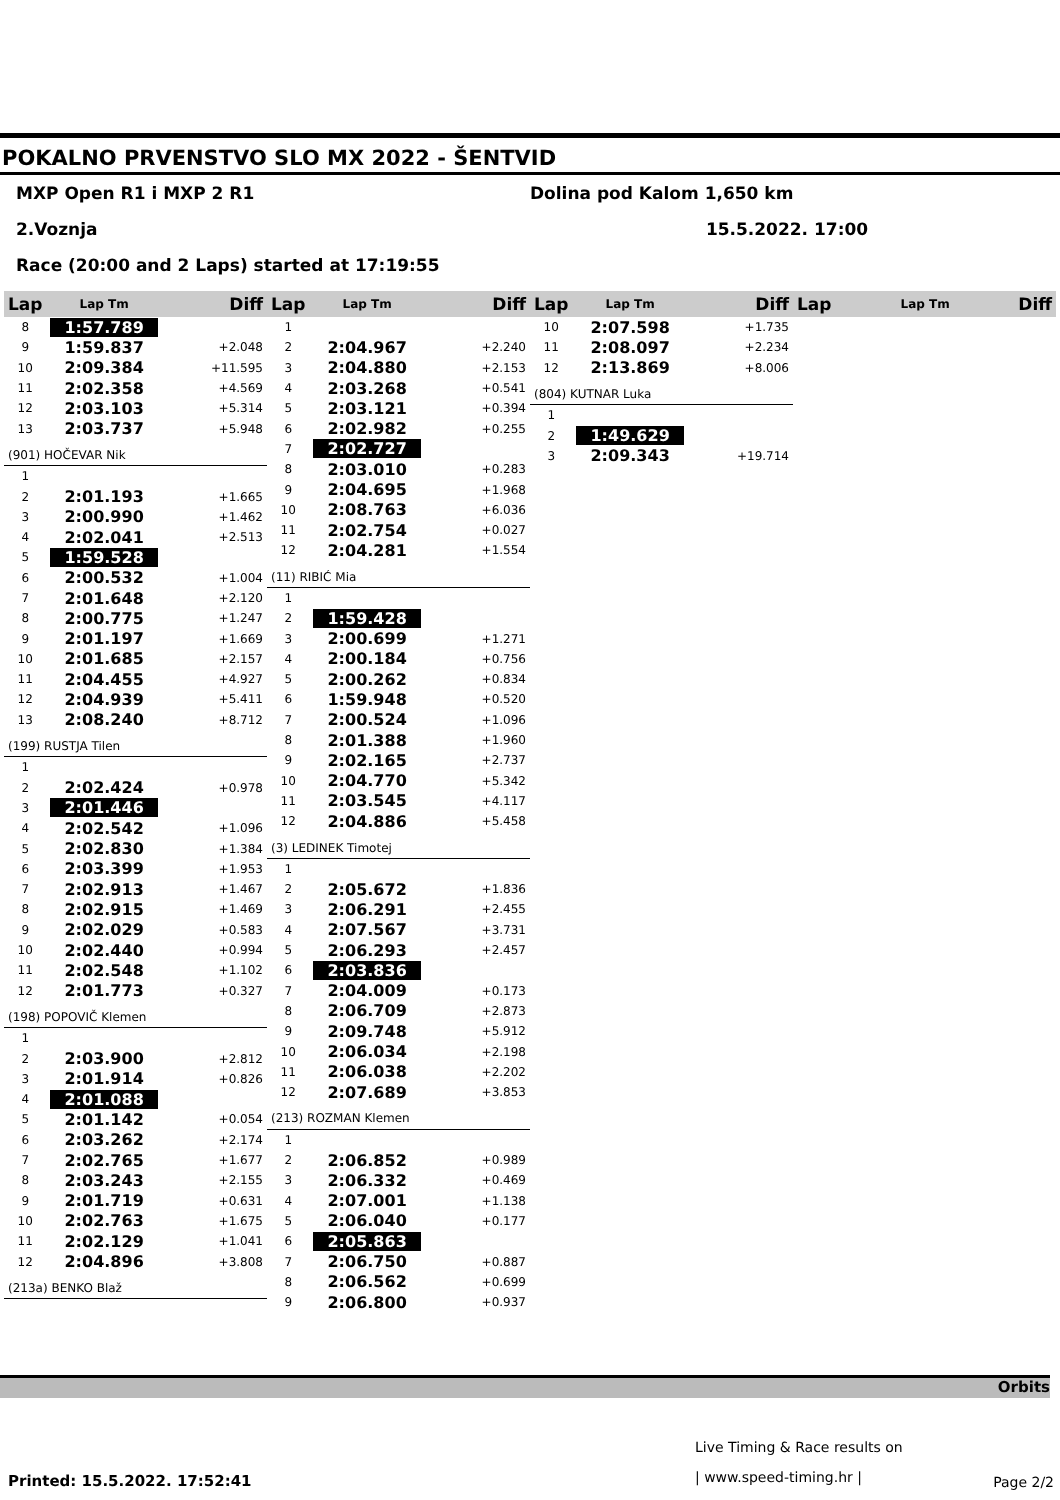POKALNO PRVENSTVO SLO MX 2022 - ŠENTVID
MXP Open R1 i MXP 2 R1 Dolina pod Kalom 1,650 km
2.Voznja 15.5.2022. 17:00
Race (20:00 and 2 Laps) started at 17:19:55
| Lap | Lap Tm | Diff |
| --- | --- | --- |
| 8 | 1:57.789 | |
| 9 | 1:59.837 | +2.048 |
| 10 | 2:09.384 | +11.595 |
| 11 | 2:02.358 | +4.569 |
| 12 | 2:03.103 | +5.314 |
| 13 | 2:03.737 | +5.948 |
| (901) HOČEVAR Nik | | |
| 1 | | |
| 2 | 2:01.193 | +1.665 |
| 3 | 2:00.990 | +1.462 |
| 4 | 2:02.041 | +2.513 |
| 5 | 1:59.528 | |
| 6 | 2:00.532 | +1.004 |
| 7 | 2:01.648 | +2.120 |
| 8 | 2:00.775 | +1.247 |
| 9 | 2:01.197 | +1.669 |
| 10 | 2:01.685 | +2.157 |
| 11 | 2:04.455 | +4.927 |
| 12 | 2:04.939 | +5.411 |
| 13 | 2:08.240 | +8.712 |
| (199) RUSTJA Tilen | | |
| 1 | | |
| 2 | 2:02.424 | +0.978 |
| 3 | 2:01.446 | |
| 4 | 2:02.542 | +1.096 |
| 5 | 2:02.830 | +1.384 |
| 6 | 2:03.399 | +1.953 |
| 7 | 2:02.913 | +1.467 |
| 8 | 2:02.915 | +1.469 |
| 9 | 2:02.029 | +0.583 |
| 10 | 2:02.440 | +0.994 |
| 11 | 2:02.548 | +1.102 |
| 12 | 2:01.773 | +0.327 |
| (198) POPOVIČ Klemen | | |
| 1 | | |
| 2 | 2:03.900 | +2.812 |
| 3 | 2:01.914 | +0.826 |
| 4 | 2:01.088 | |
| 5 | 2:01.142 | +0.054 |
| 6 | 2:03.262 | +2.174 |
| 7 | 2:02.765 | +1.677 |
| 8 | 2:03.243 | +2.155 |
| 9 | 2:01.719 | +0.631 |
| 10 | 2:02.763 | +1.675 |
| 11 | 2:02.129 | +1.041 |
| 12 | 2:04.896 | +3.808 |
| (213a) BENKO Blaž | | |
| Lap | Lap Tm | Diff |
| --- | --- | --- |
| 1 | | |
| 2 | 2:04.967 | +2.240 |
| 3 | 2:04.880 | +2.153 |
| 4 | 2:03.268 | +0.541 |
| 5 | 2:03.121 | +0.394 |
| 6 | 2:02.982 | +0.255 |
| 7 | 2:02.727 | |
| 8 | 2:03.010 | +0.283 |
| 9 | 2:04.695 | +1.968 |
| 10 | 2:08.763 | +6.036 |
| 11 | 2:02.754 | +0.027 |
| 12 | 2:04.281 | +1.554 |
| (11) RIBIĆ Mia | | |
| 1 | | |
| 2 | 1:59.428 | |
| 3 | 2:00.699 | +1.271 |
| 4 | 2:00.184 | +0.756 |
| 5 | 2:00.262 | +0.834 |
| 6 | 1:59.948 | +0.520 |
| 7 | 2:00.524 | +1.096 |
| 8 | 2:01.388 | +1.960 |
| 9 | 2:02.165 | +2.737 |
| 10 | 2:04.770 | +5.342 |
| 11 | 2:03.545 | +4.117 |
| 12 | 2:04.886 | +5.458 |
| (3) LEDINEK Timotej | | |
| 1 | | |
| 2 | 2:05.672 | +1.836 |
| 3 | 2:06.291 | +2.455 |
| 4 | 2:07.567 | +3.731 |
| 5 | 2:06.293 | +2.457 |
| 6 | 2:03.836 | |
| 7 | 2:04.009 | +0.173 |
| 8 | 2:06.709 | +2.873 |
| 9 | 2:09.748 | +5.912 |
| 10 | 2:06.034 | +2.198 |
| 11 | 2:06.038 | +2.202 |
| 12 | 2:07.689 | +3.853 |
| (213) ROZMAN Klemen | | |
| 1 | | |
| 2 | 2:06.852 | +0.989 |
| 3 | 2:06.332 | +0.469 |
| 4 | 2:07.001 | +1.138 |
| 5 | 2:06.040 | +0.177 |
| 6 | 2:05.863 | |
| 7 | 2:06.750 | +0.887 |
| 8 | 2:06.562 | +0.699 |
| 9 | 2:06.800 | +0.937 |
| Lap | Lap Tm | Diff |
| --- | --- | --- |
| 10 | 2:07.598 | +1.735 |
| 11 | 2:08.097 | +2.234 |
| 12 | 2:13.869 | +8.006 |
| (804) KUTNAR Luka | | |
| 1 | | |
| 2 | 1:49.629 | |
| 3 | 2:09.343 | +19.714 |
| Lap | Lap Tm | Diff |
| --- | --- | --- |
Orbits
Live Timing & Race results on
| www.speed-timing.hr |
Printed: 15.5.2022. 17:52:41 Page 2/2